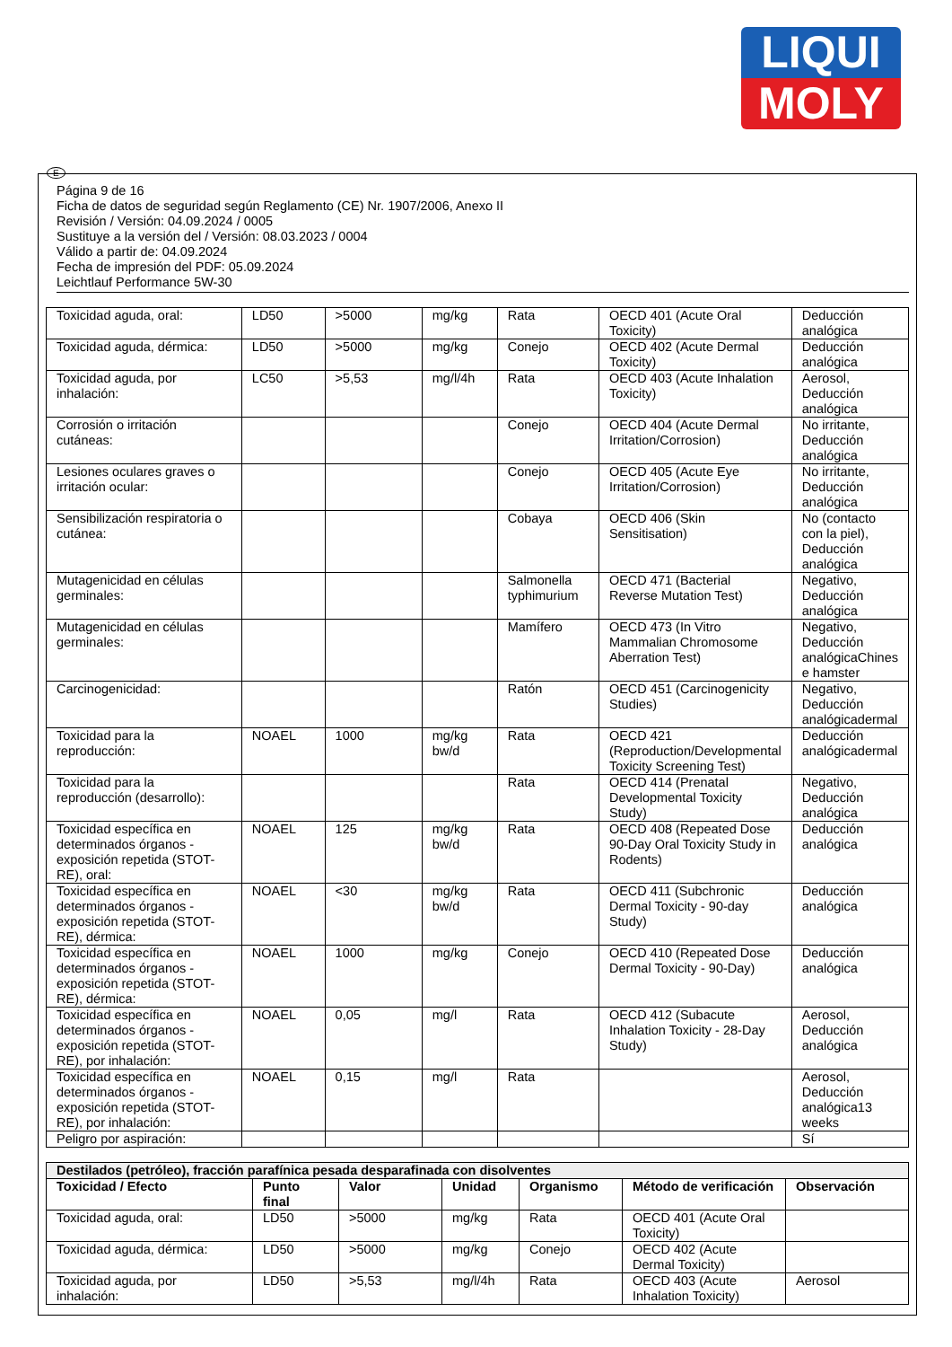LIQUI
MOLY
E
Página 9 de 16
Ficha de datos de seguridad según Reglamento (CE) Nr. 1907/2006, Anexo II
Revisión / Versión: 04.09.2024 / 0005
Sustituye a la versión del / Versión: 08.03.2023 / 0004
Válido a partir de: 04.09.2024
Fecha de impresión del PDF: 05.09.2024
Leichtlauf Performance 5W-30
| Toxicidad aguda, oral: | LD50 | >5000 | mg/kg | Rata | OECD 401 (Acute Oral Toxicity) | Deducción analógica |
| Toxicidad aguda, dérmica: | LD50 | >5000 | mg/kg | Conejo | OECD 402 (Acute Dermal Toxicity) | Deducción analógica |
| Toxicidad aguda, por inhalación: | LC50 | >5,53 | mg/l/4h | Rata | OECD 403 (Acute Inhalation Toxicity) | Aerosol, Deducción analógica |
| Corrosión o irritación cutáneas: | | | | Conejo | OECD 404 (Acute Dermal Irritation/Corrosion) | No irritante, Deducción analógica |
| Lesiones oculares graves o irritación ocular: | | | | Conejo | OECD 405 (Acute Eye Irritation/Corrosion) | No irritante, Deducción analógica |
| Sensibilización respiratoria o cutánea: | | | | Cobaya | OECD 406 (Skin Sensitisation) | No (contacto con la piel), Deducción analógica |
| Mutagenicidad en células germinales: | | | | Salmonella typhimurium | OECD 471 (Bacterial Reverse Mutation Test) | Negativo, Deducción analógica |
| Mutagenicidad en células germinales: | | | | Mamífero | OECD 473 (In Vitro Mammalian Chromosome Aberration Test) | Negativo, Deducción analógicaChines e hamster |
| Carcinogenicidad: | | | | Ratón | OECD 451 (Carcinogenicity Studies) | Negativo, Deducción analógicadermal |
| Toxicidad para la reproducción: | NOAEL | 1000 | mg/kg bw/d | Rata | OECD 421 (Reproduction/Developmental Toxicity Screening Test) | Deducción analógicadermal |
| Toxicidad para la reproducción (desarrollo): | | | | Rata | OECD 414 (Prenatal Developmental Toxicity Study) | Negativo, Deducción analógica |
| Toxicidad específica en determinados órganos - exposición repetida (STOT-RE), oral: | NOAEL | 125 | mg/kg bw/d | Rata | OECD 408 (Repeated Dose 90-Day Oral Toxicity Study in Rodents) | Deducción analógica |
| Toxicidad específica en determinados órganos - exposición repetida (STOT-RE), dérmica: | NOAEL | <30 | mg/kg bw/d | Rata | OECD 411 (Subchronic Dermal Toxicity - 90-day Study) | Deducción analógica |
| Toxicidad específica en determinados órganos - exposición repetida (STOT-RE), dérmica: | NOAEL | 1000 | mg/kg | Conejo | OECD 410 (Repeated Dose Dermal Toxicity - 90-Day) | Deducción analógica |
| Toxicidad específica en determinados órganos - exposición repetida (STOT-RE), por inhalación: | NOAEL | 0,05 | mg/l | Rata | OECD 412 (Subacute Inhalation Toxicity - 28-Day Study) | Aerosol, Deducción analógica |
| Toxicidad específica en determinados órganos - exposición repetida (STOT-RE), por inhalación: | NOAEL | 0,15 | mg/l | Rata | | Aerosol, Deducción analógica13 weeks |
| Peligro por aspiración: | | | | | | Sí |
| Destilados (petróleo), fracción parafínica pesada desparafinada con disolventes | | | | | | |
| --- | --- | --- | --- | --- | --- | --- |
| Toxicidad / Efecto | Punto final | Valor | Unidad | Organismo | Método de verificación | Observación |
| Toxicidad aguda, oral: | LD50 | >5000 | mg/kg | Rata | OECD 401 (Acute Oral Toxicity) | |
| Toxicidad aguda, dérmica: | LD50 | >5000 | mg/kg | Conejo | OECD 402 (Acute Dermal Toxicity) | |
| Toxicidad aguda, por inhalación: | LD50 | >5,53 | mg/l/4h | Rata | OECD 403 (Acute Inhalation Toxicity) | Aerosol |